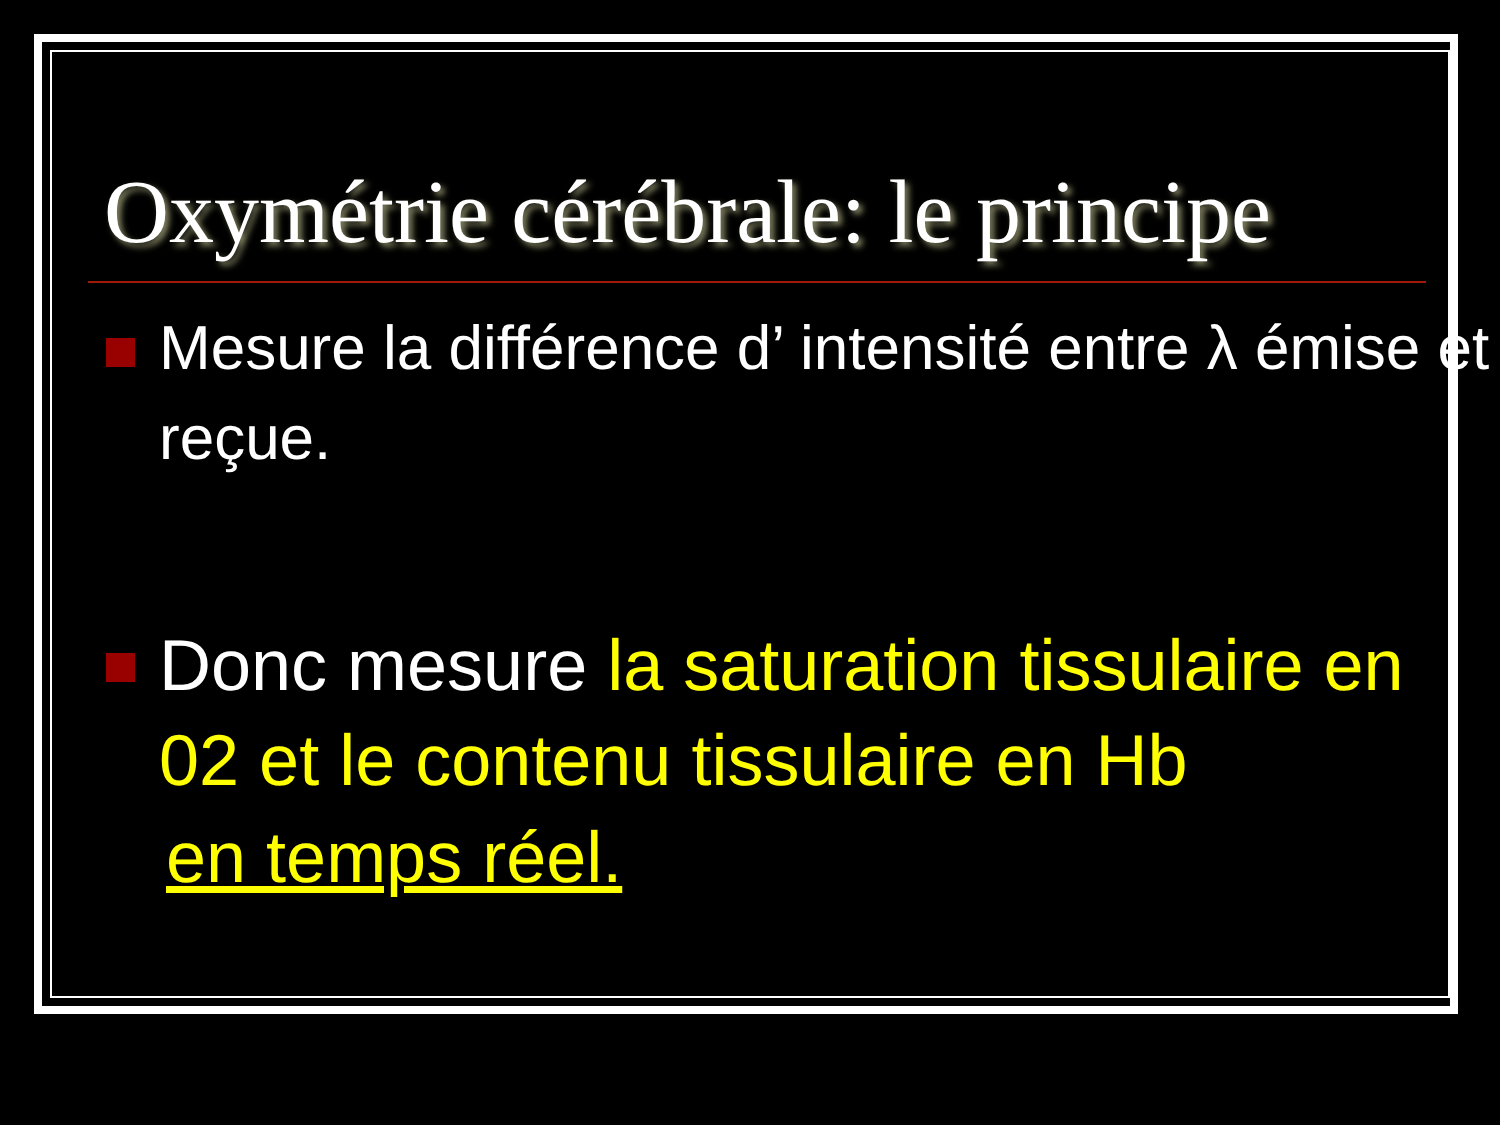Oxymétrie cérébrale: le principe
Mesure la différence d’ intensité entre λ émise et reçue.
Donc mesure la saturation tissulaire en 02 et le contenu tissulaire en Hb
en temps réel.